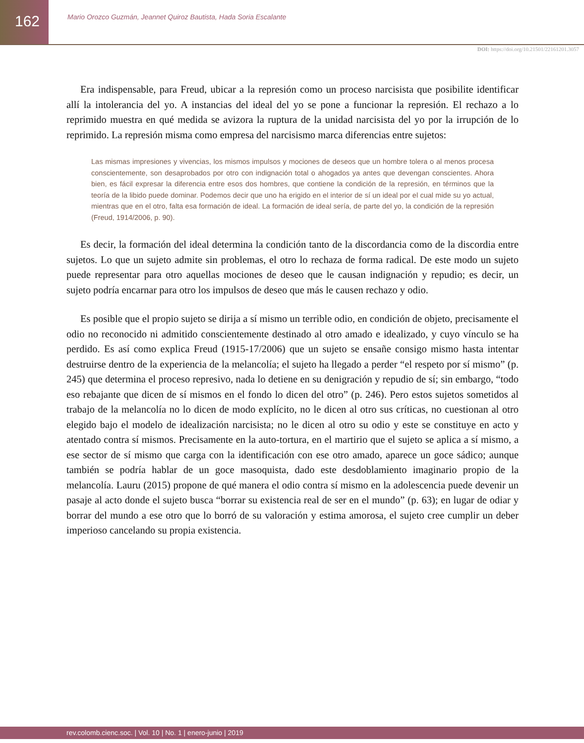162
Mario Orozco Guzmán, Jeannet Quiroz Bautista, Hada Soria Escalante
DOI: https://doi.org/10.21501/22161201.3057
Era indispensable, para Freud, ubicar a la represión como un proceso narcisista que posibilite identificar allí la intolerancia del yo. A instancias del ideal del yo se pone a funcionar la represión. El rechazo a lo reprimido muestra en qué medida se avizora la ruptura de la unidad narcisista del yo por la irrupción de lo reprimido. La represión misma como empresa del narcisismo marca diferencias entre sujetos:
Las mismas impresiones y vivencias, los mismos impulsos y mociones de deseos que un hombre tolera o al menos procesa conscientemente, son desaprobados por otro con indignación total o ahogados ya antes que devengan conscientes. Ahora bien, es fácil expresar la diferencia entre esos dos hombres, que contiene la condición de la represión, en términos que la teoría de la libido puede dominar. Podemos decir que uno ha erigido en el interior de sí un ideal por el cual mide su yo actual, mientras que en el otro, falta esa formación de ideal. La formación de ideal sería, de parte del yo, la condición de la represión (Freud, 1914/2006, p. 90).
Es decir, la formación del ideal determina la condición tanto de la discordancia como de la discordia entre sujetos. Lo que un sujeto admite sin problemas, el otro lo rechaza de forma radical. De este modo un sujeto puede representar para otro aquellas mociones de deseo que le causan indignación y repudio; es decir, un sujeto podría encarnar para otro los impulsos de deseo que más le causen rechazo y odio.
Es posible que el propio sujeto se dirija a sí mismo un terrible odio, en condición de objeto, precisamente el odio no reconocido ni admitido conscientemente destinado al otro amado e idealizado, y cuyo vínculo se ha perdido. Es así como explica Freud (1915-17/2006) que un sujeto se ensañe consigo mismo hasta intentar destruirse dentro de la experiencia de la melancolía; el sujeto ha llegado a perder “el respeto por sí mismo” (p. 245) que determina el proceso represivo, nada lo detiene en su denigración y repudio de sí; sin embargo, “todo eso rebajante que dicen de sí mismos en el fondo lo dicen del otro” (p. 246). Pero estos sujetos sometidos al trabajo de la melancolía no lo dicen de modo explícito, no le dicen al otro sus críticas, no cuestionan al otro elegido bajo el modelo de idealización narcisista; no le dicen al otro su odio y este se constituye en acto y atentado contra sí mismos. Precisamente en la auto-tortura, en el martirio que el sujeto se aplica a sí mismo, a ese sector de sí mismo que carga con la identificación con ese otro amado, aparece un goce sádico; aunque también se podría hablar de un goce masoquista, dado este desdoblamiento imaginario propio de la melancolía. Lauru (2015) propone de qué manera el odio contra sí mismo en la adolescencia puede devenir un pasaje al acto donde el sujeto busca “borrar su existencia real de ser en el mundo” (p. 63); en lugar de odiar y borrar del mundo a ese otro que lo borró de su valoración y estima amorosa, el sujeto cree cumplir un deber imperioso cancelando su propia existencia.
rev.colomb.cienc.soc. | Vol. 10 | No. 1 | enero-junio | 2019